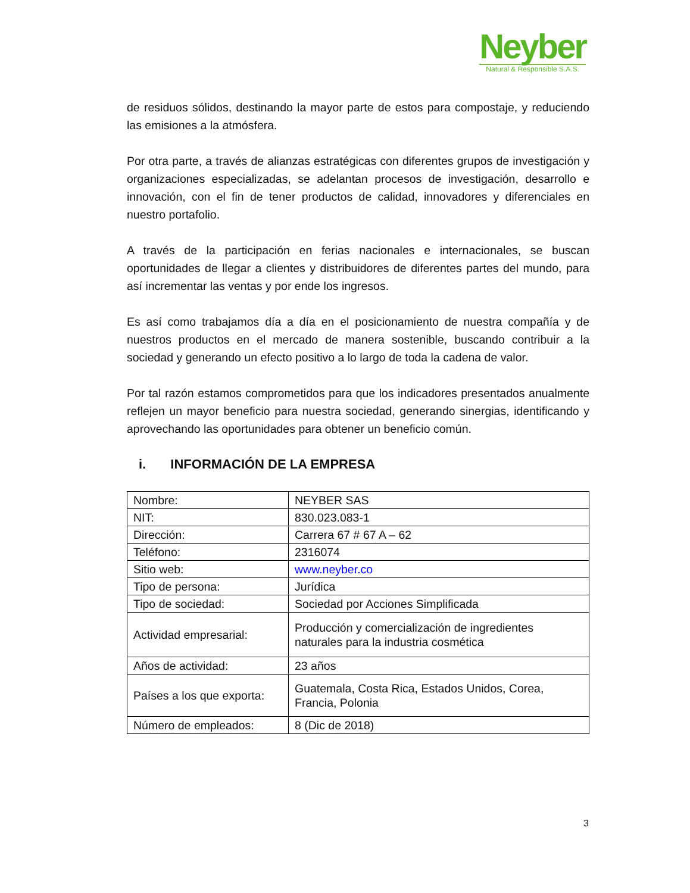Neyber
Natural & Responsible S.A.S.
de residuos sólidos, destinando la mayor parte de estos para compostaje, y reduciendo las emisiones a la atmósfera.
Por otra parte, a través de alianzas estratégicas con diferentes grupos de investigación y organizaciones especializadas, se adelantan procesos de investigación, desarrollo e innovación, con el fin de tener productos de calidad, innovadores y diferenciales en nuestro portafolio.
A través de la participación en ferias nacionales e internacionales, se buscan oportunidades de llegar a clientes y distribuidores de diferentes partes del mundo, para así incrementar las ventas y por ende los ingresos.
Es así como trabajamos día a día en el posicionamiento de nuestra compañía y de nuestros productos en el mercado de manera sostenible, buscando contribuir a la sociedad y generando un efecto positivo a lo largo de toda la cadena de valor.
Por tal razón estamos comprometidos para que los indicadores presentados anualmente reflejen un mayor beneficio para nuestra sociedad, generando sinergias, identificando y aprovechando las oportunidades para obtener un beneficio común.
i. INFORMACIÓN DE LA EMPRESA
| Nombre: | NEYBER SAS |
| NIT: | 830.023.083-1 |
| Dirección: | Carrera 67 # 67 A – 62 |
| Teléfono: | 2316074 |
| Sitio web: | www.neyber.co |
| Tipo de persona: | Jurídica |
| Tipo de sociedad: | Sociedad por Acciones Simplificada |
| Actividad empresarial: | Producción y comercialización de ingredientes naturales para la industria cosmética |
| Años de actividad: | 23 años |
| Países a los que exporta: | Guatemala, Costa Rica, Estados Unidos, Corea, Francia, Polonia |
| Número de empleados: | 8 (Dic de 2018) |
3